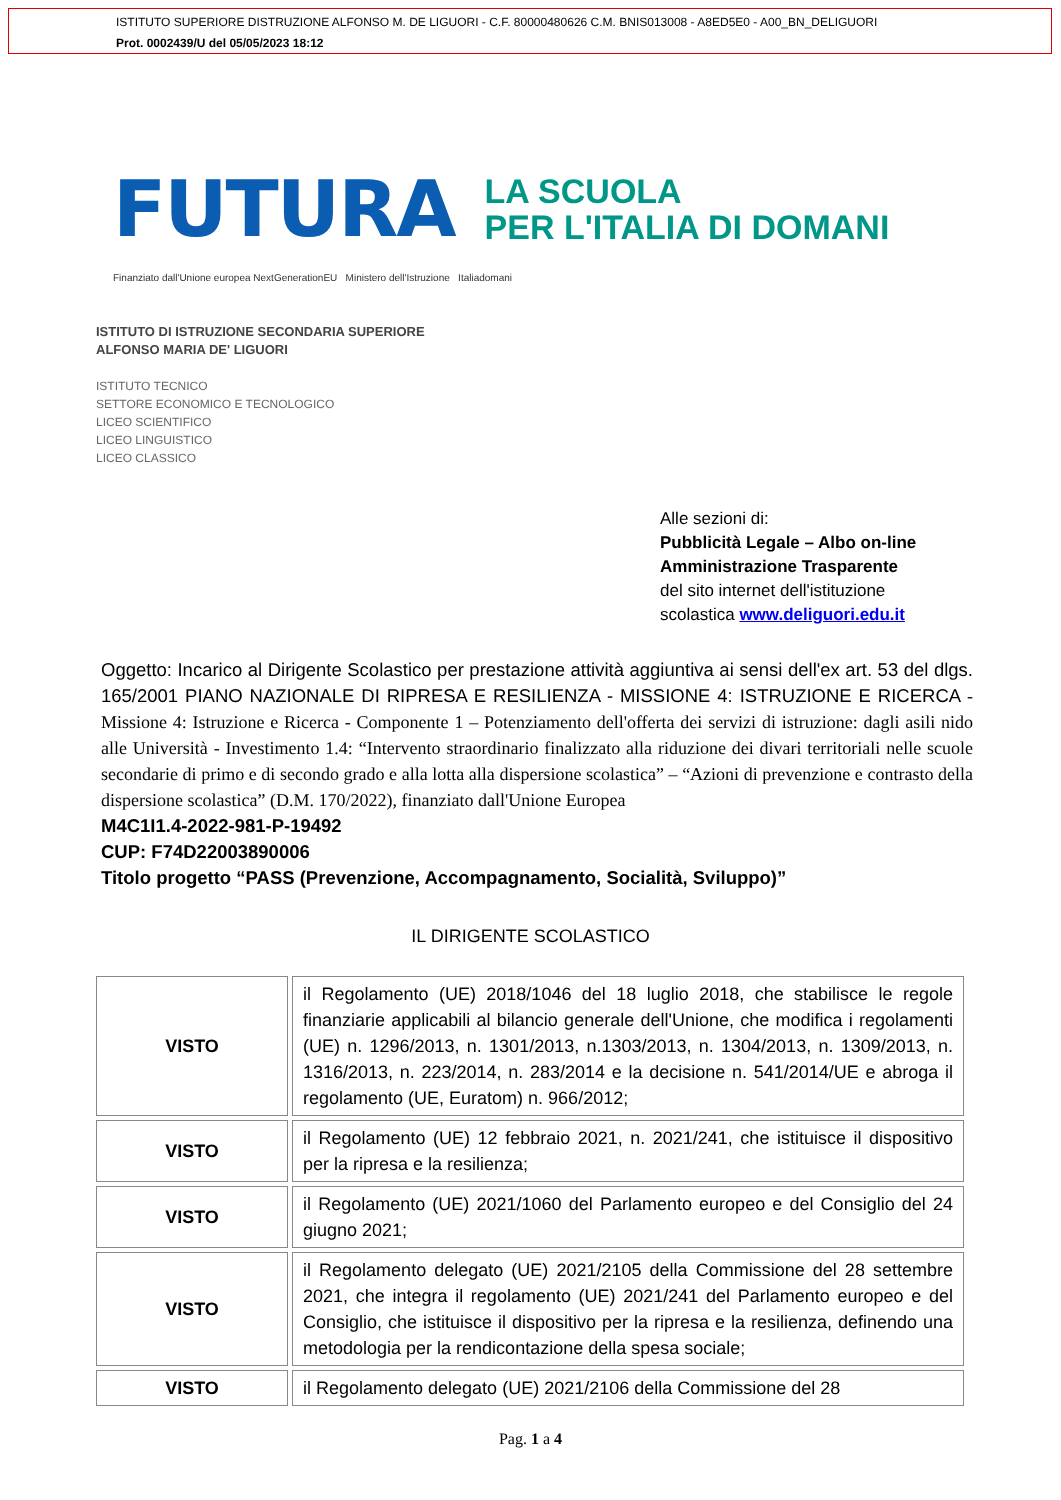ISTITUTO SUPERIORE DISTRUZIONE ALFONSO M. DE LIGUORI - C.F. 80000480626 C.M. BNIS013008 - A8ED5E0 - A00_BN_DELIGUORI
Prot. 0002439/U del 05/05/2023 18:12
FUTURA LA SCUOLA
PER L'ITALIA DI DOMANI
Finanziato dall'Unione europea NextGenerationEU Ministero dell'Istruzione Italiadomani
ISTITUTO DI ISTRUZIONE SECONDARIA SUPERIORE
ALFONSO MARIA DE' LIGUORI
ISTITUTO TECNICO
SETTORE ECONOMICO E TECNOLOGICO
LICEO SCIENTIFICO
LICEO LINGUISTICO
LICEO CLASSICO
Alle sezioni di:
Pubblicità Legale – Albo on-line
Amministrazione Trasparente
del sito internet dell'istituzione
scolastica www.deliguori.edu.it
Oggetto: Incarico al Dirigente Scolastico per prestazione attività aggiuntiva ai sensi dell'ex art. 53 del dlgs. 165/2001 PIANO NAZIONALE DI RIPRESA E RESILIENZA - MISSIONE 4: ISTRUZIONE E RICERCA - Missione 4: Istruzione e Ricerca - Componente 1 – Potenziamento dell'offerta dei servizi di istruzione: dagli asili nido alle Università - Investimento 1.4: “Intervento straordinario finalizzato alla riduzione dei divari territoriali nelle scuole secondarie di primo e di secondo grado e alla lotta alla dispersione scolastica” – “Azioni di prevenzione e contrasto della dispersione scolastica” (D.M. 170/2022), finanziato dall'Unione Europea
M4C1I1.4-2022-981-P-19492
CUP: F74D22003890006
Titolo progetto “PASS (Prevenzione, Accompagnamento, Socialità, Sviluppo)”
IL DIRIGENTE SCOLASTICO
| VISTO | il Regolamento (UE) 2018/1046 del 18 luglio 2018, che stabilisce le regole finanziarie applicabili al bilancio generale dell'Unione, che modifica i regolamenti (UE) n. 1296/2013, n. 1301/2013, n.1303/2013, n. 1304/2013, n. 1309/2013, n. 1316/2013, n. 223/2014, n. 283/2014 e la decisione n. 541/2014/UE e abroga il regolamento (UE, Euratom) n. 966/2012; |
| VISTO | il Regolamento (UE) 12 febbraio 2021, n. 2021/241, che istituisce il dispositivo per la ripresa e la resilienza; |
| VISTO | il Regolamento (UE) 2021/1060 del Parlamento europeo e del Consiglio del 24 giugno 2021; |
| VISTO | il Regolamento delegato (UE) 2021/2105 della Commissione del 28 settembre 2021, che integra il regolamento (UE) 2021/241 del Parlamento europeo e del Consiglio, che istituisce il dispositivo per la ripresa e la resilienza, definendo una metodologia per la rendicontazione della spesa sociale; |
| VISTO | il Regolamento delegato (UE) 2021/2106 della Commissione del 28 |
Pag. 1 a 4